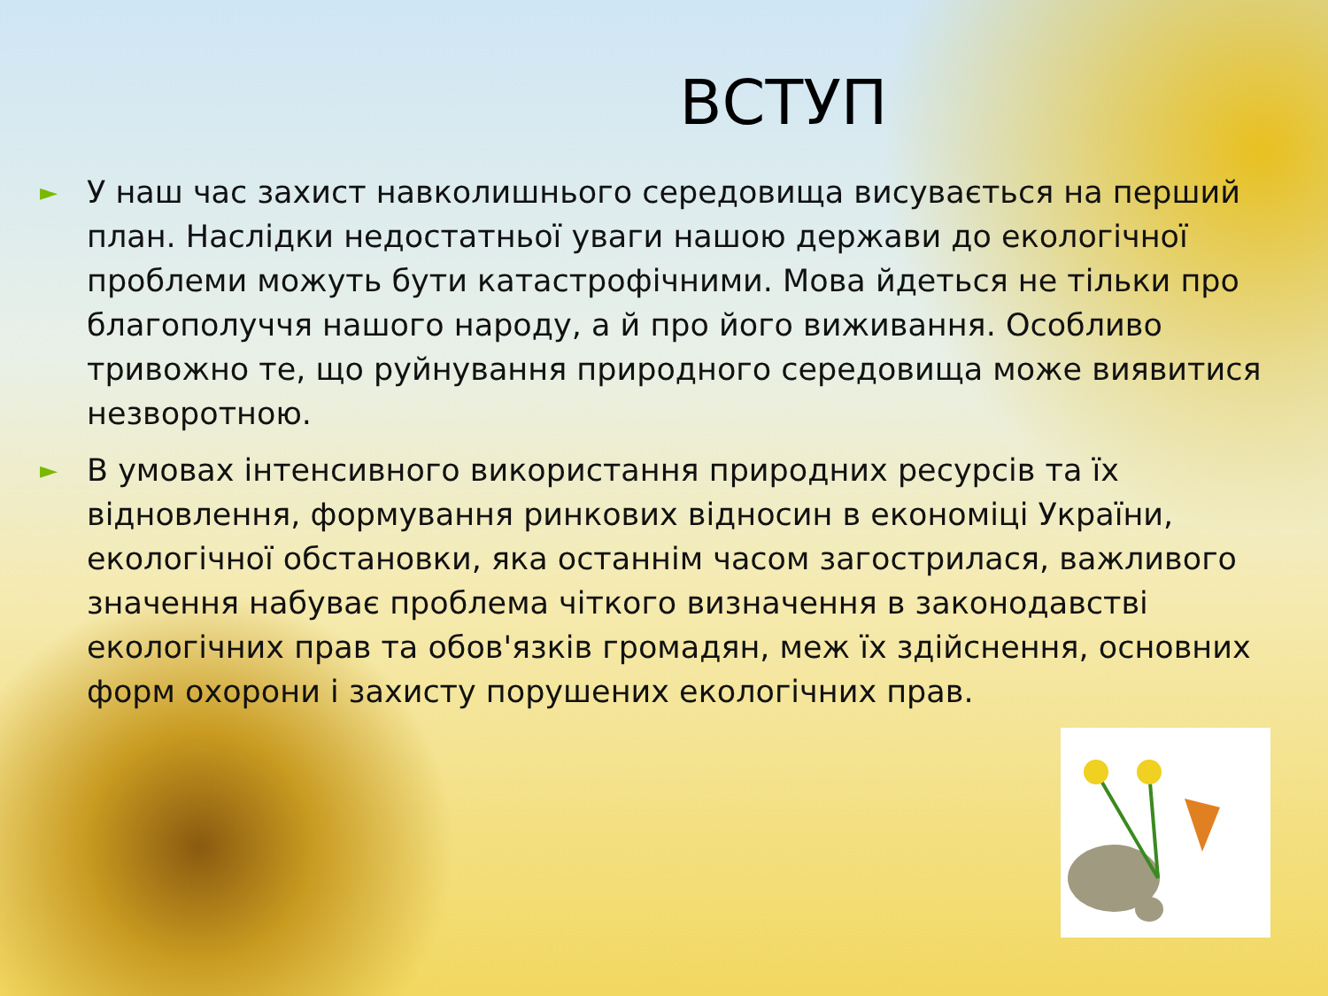ВСТУП
► У наш час захист навколишнього середовища висувається на перший план. Наслідки недостатньої уваги нашою держави до екологічної проблеми можуть бути катастрофічними. Мова йдеться не тільки про благополуччя нашого народу, а й про його виживання. Особливо тривожно те, що руйнування природного середовища може виявитися незворотною.
► В умовах інтенсивного використання природних ресурсів та їх відновлення, формування ринкових відносин в економіці України, екологічної обстановки, яка останнім часом загострилася, важливого значення набуває проблема чіткого визначення в законодавстві екологічних прав та обов'язків громадян, меж їх здійснення, основних форм охорони і захисту порушених екологічних прав.